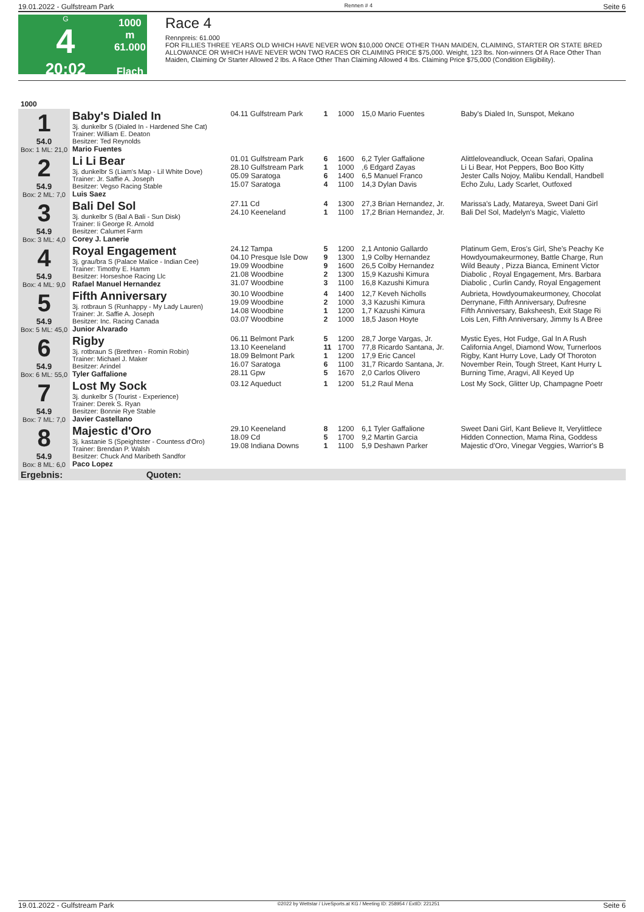19.01.2022 - Gulfstream Park Rennen # 4 Seite 6
G
4
20:02
1000 m
61.000
Flach
Race 4
Rennpreis: 61.000
FOR FILLIES THREE YEARS OLD WHICH HAVE NEVER WON $10,000 ONCE OTHER THAN MAIDEN, CLAIMING, STARTER OR STATE BRED ALLOWANCE OR WHICH HAVE NEVER WON TWO RACES OR CLAIMING PRICE $75,000. Weight, 123 lbs. Non-winners Of A Race Other Than Maiden, Claiming Or Starter Allowed 2 lbs. A Race Other Than Claiming Allowed 4 lbs. Claiming Price $75,000 (Condition Eligibility).
| 1000 | | | | | | |
| 1 54.0 Box: 1 ML: 21,0 | Baby's Dialed In 3j. dunkelbr S (Dialed In - Hardened She Cat) Trainer: William E. Deaton Besitzer: Ted Reynolds Mario Fuentes | 04.11 Gulfstream Park | 1 | 1000 | 15,0 Mario Fuentes | Baby's Dialed In, Sunspot, Mekano |
| 2 54.9 Box: 2 ML: 7,0 | Li Li Bear 3j. dunkelbr S (Liam's Map - Lil White Dove) Trainer: Jr. Saffie A. Joseph Besitzer: Vegso Racing Stable Luis Saez | 01.01 Gulfstream Park 28.10 Gulfstream Park 05.09 Saratoga 15.07 Saratoga | 6 1 6 4 | 1600 1000 1400 1100 | 6,2 Tyler Gaffalione ,6 Edgard Zayas 6,5 Manuel Franco 14,3 Dylan Davis | Alittleloveandluck, Ocean Safari, Opalina Li Li Bear, Hot Peppers, Boo Boo Kitty Jester Calls Nojoy, Malibu Kendall, Handbell Echo Zulu, Lady Scarlet, Outfoxed |
| 3 54.9 Box: 3 ML: 4,0 | Bali Del Sol 3j. dunkelbr S (Bal A Bali - Sun Disk) Trainer: Ii George R. Arnold Besitzer: Calumet Farm Corey J. Lanerie | 27.11 Cd 24.10 Keeneland | 4 1 | 1300 1100 | 27,3 Brian Hernandez, Jr. 17,2 Brian Hernandez, Jr. | Marissa's Lady, Matareya, Sweet Dani Girl Bali Del Sol, Madelyn's Magic, Vialetto |
| 4 54.9 Box: 4 ML: 9,0 | Royal Engagement 3j. grau/bra S (Palace Malice - Indian Cee) Trainer: Timothy E. Hamm Besitzer: Horseshoe Racing Llc Rafael Manuel Hernandez | 24.12 Tampa 04.10 Presque Isle Dow 19.09 Woodbine 21.08 Woodbine 31.07 Woodbine | 5 9 9 2 3 | 1200 1300 1600 1300 1100 | 2,1 Antonio Gallardo 1,9 Colby Hernandez 26,5 Colby Hernandez 15,9 Kazushi Kimura 16,8 Kazushi Kimura | Platinum Gem, Eros's Girl, She's Peachy Ke Howdyoumakeurmoney, Battle Charge, Run Wild Beauty , Pizza Bianca, Eminent Victor Diabolic , Royal Engagement, Mrs. Barbara Diabolic , Curlin Candy, Royal Engagement |
| 5 54.9 Box: 5 ML: 45,0 | Fifth Anniversary 3j. rotbraun S (Runhappy - My Lady Lauren) Trainer: Jr. Saffie A. Joseph Besitzer: Inc. Racing Canada Junior Alvarado | 30.10 Woodbine 19.09 Woodbine 14.08 Woodbine 03.07 Woodbine | 4 2 1 2 | 1400 1000 1200 1000 | 12,7 Keveh Nicholls 3,3 Kazushi Kimura 1,7 Kazushi Kimura 18,5 Jason Hoyte | Aubrieta, Howdyoumakeurmoney, Chocolat Derrynane, Fifth Anniversary, Dufresne Fifth Anniversary, Baksheesh, Exit Stage Ri Lois Len, Fifth Anniversary, Jimmy Is A Bree |
| 6 54.9 Box: 6 ML: 55,0 | Rigby 3j. rotbraun S (Brethren - Romin Robin) Trainer: Michael J. Maker Besitzer: Arindel Tyler Gaffalione | 06.11 Belmont Park 13.10 Keeneland 18.09 Belmont Park 16.07 Saratoga 28.11 Gpw | 5 11 1 6 5 | 1200 1700 1200 1100 1670 | 28,7 Jorge Vargas, Jr. 77,8 Ricardo Santana, Jr. 17,9 Eric Cancel 31,7 Ricardo Santana, Jr. 2,0 Carlos Olivero | Mystic Eyes, Hot Fudge, Gal In A Rush California Angel, Diamond Wow, Turnerloos Rigby, Kant Hurry Love, Lady Of Thoroton November Rein, Tough Street, Kant Hurry L Burning Time, Aragvi, All Keyed Up |
| 7 54.9 Box: 7 ML: 7,0 | Lost My Sock 3j. dunkelbr S (Tourist - Experience) Trainer: Derek S. Ryan Besitzer: Bonnie Rye Stable Javier Castellano | 03.12 Aqueduct | 1 | 1200 | 51,2 Raul Mena | Lost My Sock, Glitter Up, Champagne Poetr |
| 8 54.9 Box: 8 ML: 6,0 | Majestic d'Oro 3j. kastanie S (Speightster - Countess d'Oro) Trainer: Brendan P. Walsh Besitzer: Chuck And Maribeth Sandfor Paco Lopez | 29.10 Keeneland 18.09 Cd 19.08 Indiana Downs | 8 5 1 | 1200 1700 1100 | 6,1 Tyler Gaffalione 9,2 Martin Garcia 5,9 Deshawn Parker | Sweet Dani Girl, Kant Believe It, Verylittlece Hidden Connection, Mama Rina, Goddess Majestic d'Oro, Vinegar Veggies, Warrior's B |
| Ergebnis: Quoten: | | | | | | |
19.01.2022 - Gulfstream Park ©2022 by Wettstar / LiveSports.at KG / Meeting ID: 258954 / ExtID: 221251 Seite 6